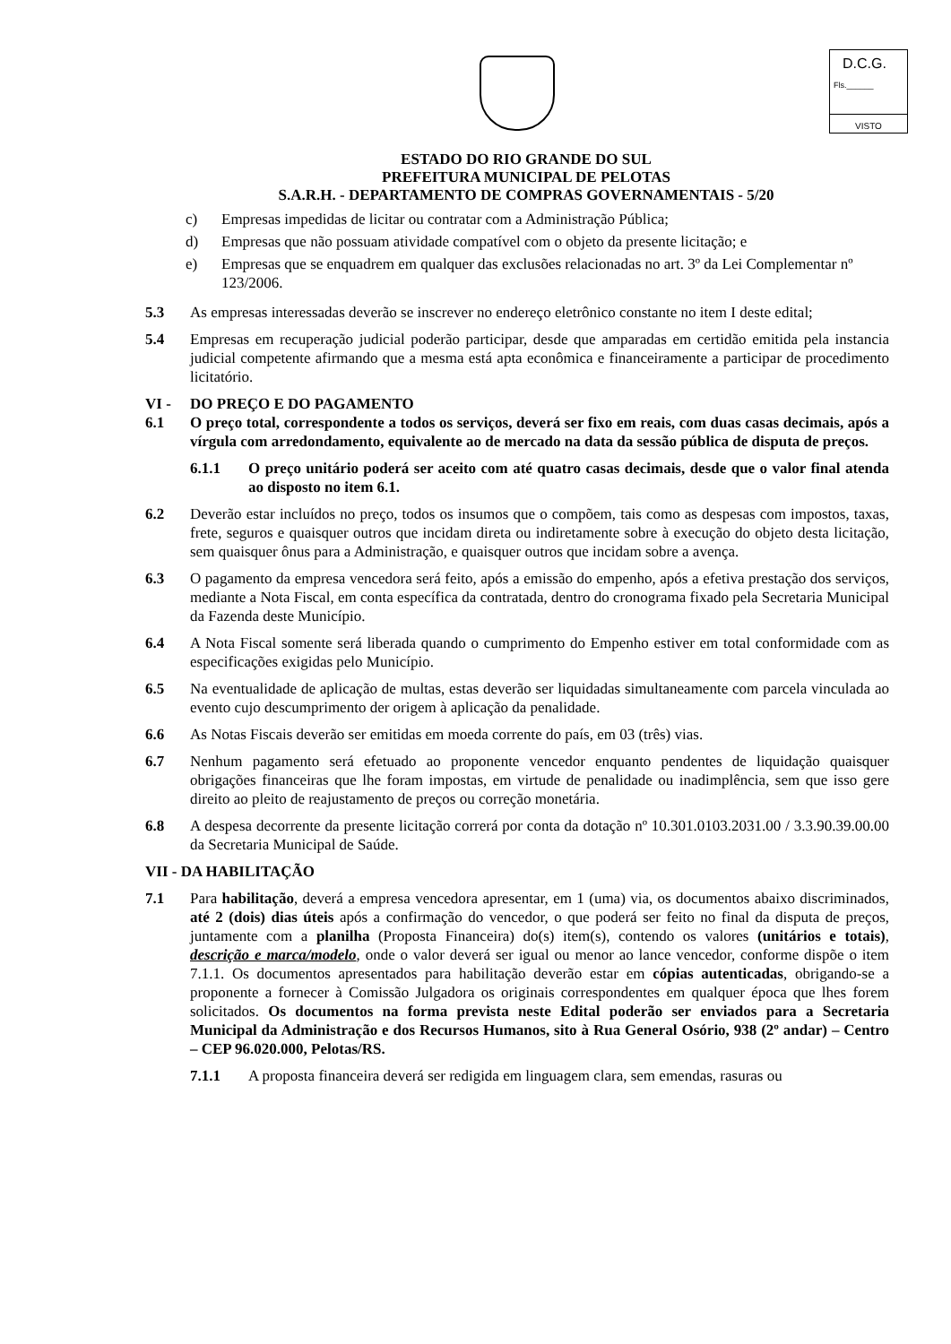D.C.G.
Fls.______
VISTO
ESTADO DO RIO GRANDE DO SUL
PREFEITURA MUNICIPAL DE PELOTAS
S.A.R.H. - DEPARTAMENTO DE COMPRAS GOVERNAMENTAIS - 5/20
c) Empresas impedidas de licitar ou contratar com a Administração Pública;
d) Empresas que não possuam atividade compatível com o objeto da presente licitação; e
e) Empresas que se enquadrem em qualquer das exclusões relacionadas no art. 3º da Lei Complementar nº 123/2006.
5.3 As empresas interessadas deverão se inscrever no endereço eletrônico constante no item I deste edital;
5.4 Empresas em recuperação judicial poderão participar, desde que amparadas em certidão emitida pela instancia judicial competente afirmando que a mesma está apta econômica e financeiramente a participar de procedimento licitatório.
VI - DO PREÇO E DO PAGAMENTO
6.1 O preço total, correspondente a todos os serviços, deverá ser fixo em reais, com duas casas decimais, após a vírgula com arredondamento, equivalente ao de mercado na data da sessão pública de disputa de preços.
6.1.1 O preço unitário poderá ser aceito com até quatro casas decimais, desde que o valor final atenda ao disposto no item 6.1.
6.2 Deverão estar incluídos no preço, todos os insumos que o compõem, tais como as despesas com impostos, taxas, frete, seguros e quaisquer outros que incidam direta ou indiretamente sobre à execução do objeto desta licitação, sem quaisquer ônus para a Administração, e quaisquer outros que incidam sobre a avença.
6.3 O pagamento da empresa vencedora será feito, após a emissão do empenho, após a efetiva prestação dos serviços, mediante a Nota Fiscal, em conta específica da contratada, dentro do cronograma fixado pela Secretaria Municipal da Fazenda deste Município.
6.4 A Nota Fiscal somente será liberada quando o cumprimento do Empenho estiver em total conformidade com as especificações exigidas pelo Município.
6.5 Na eventualidade de aplicação de multas, estas deverão ser liquidadas simultaneamente com parcela vinculada ao evento cujo descumprimento der origem à aplicação da penalidade.
6.6 As Notas Fiscais deverão ser emitidas em moeda corrente do país, em 03 (três) vias.
6.7 Nenhum pagamento será efetuado ao proponente vencedor enquanto pendentes de liquidação quaisquer obrigações financeiras que lhe foram impostas, em virtude de penalidade ou inadimplência, sem que isso gere direito ao pleito de reajustamento de preços ou correção monetária.
6.8 A despesa decorrente da presente licitação correrá por conta da dotação nº 10.301.0103.2031.00 / 3.3.90.39.00.00 da Secretaria Municipal de Saúde.
VII - DA HABILITAÇÃO
7.1 Para habilitação, deverá a empresa vencedora apresentar, em 1 (uma) via, os documentos abaixo discriminados, até 2 (dois) dias úteis após a confirmação do vencedor, o que poderá ser feito no final da disputa de preços, juntamente com a planilha (Proposta Financeira) do(s) item(s), contendo os valores (unitários e totais), descrição e marca/modelo, onde o valor deverá ser igual ou menor ao lance vencedor, conforme dispõe o item 7.1.1. Os documentos apresentados para habilitação deverão estar em cópias autenticadas, obrigando-se a proponente a fornecer à Comissão Julgadora os originais correspondentes em qualquer época que lhes forem solicitados. Os documentos na forma prevista neste Edital poderão ser enviados para a Secretaria Municipal da Administração e dos Recursos Humanos, sito à Rua General Osório, 938 (2º andar) – Centro – CEP 96.020.000, Pelotas/RS.
7.1.1 A proposta financeira deverá ser redigida em linguagem clara, sem emendas, rasuras ou